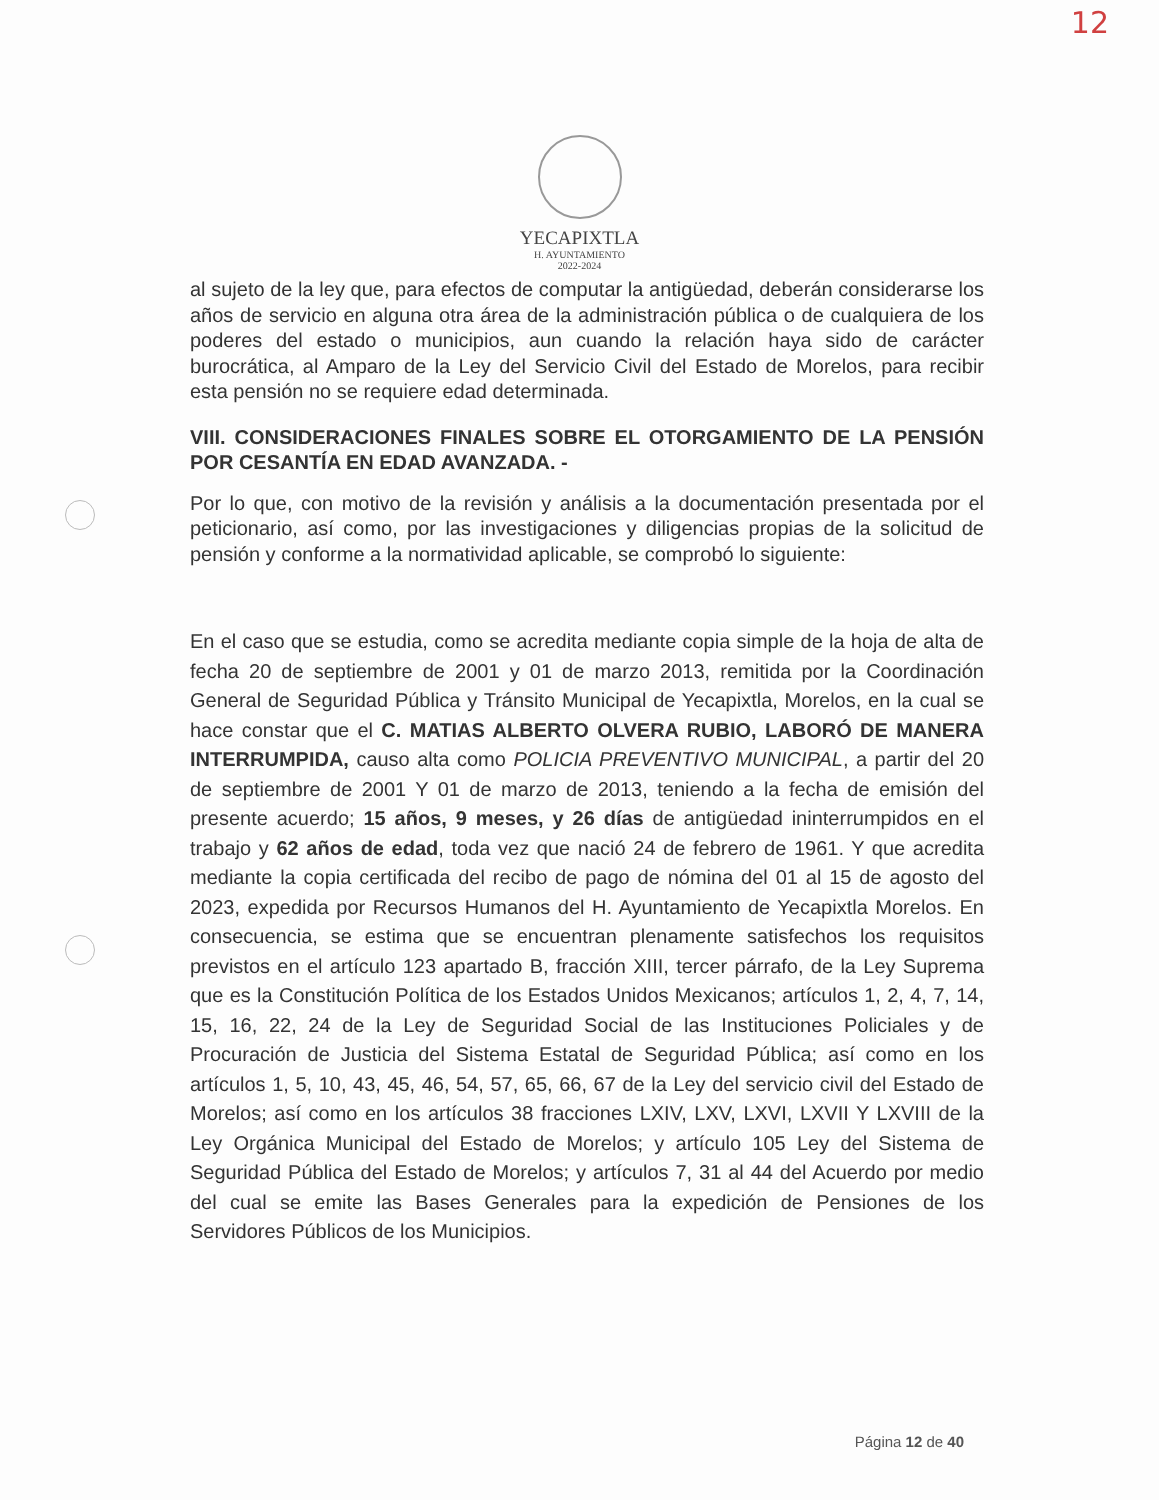12
YECAPIXTLA
H. AYUNTAMIENTO
2022-2024
al sujeto de la ley que, para efectos de computar la antigüedad, deberán considerarse los años de servicio en alguna otra área de la administración pública o de cualquiera de los poderes del estado o municipios, aun cuando la relación haya sido de carácter burocrática, al Amparo de la Ley del Servicio Civil del Estado de Morelos, para recibir esta pensión no se requiere edad determinada.
VIII. CONSIDERACIONES FINALES SOBRE EL OTORGAMIENTO DE LA PENSIÓN POR CESANTÍA EN EDAD AVANZADA. -
Por lo que, con motivo de la revisión y análisis a la documentación presentada por el peticionario, así como, por las investigaciones y diligencias propias de la solicitud de pensión y conforme a la normatividad aplicable, se comprobó lo siguiente:
En el caso que se estudia, como se acredita mediante copia simple de la hoja de alta de fecha 20 de septiembre de 2001 y 01 de marzo 2013, remitida por la Coordinación General de Seguridad Pública y Tránsito Municipal de Yecapixtla, Morelos, en la cual se hace constar que el C. MATIAS ALBERTO OLVERA RUBIO, LABORÓ DE MANERA INTERRUMPIDA, causo alta como POLICIA PREVENTIVO MUNICIPAL, a partir del 20 de septiembre de 2001 Y 01 de marzo de 2013, teniendo a la fecha de emisión del presente acuerdo; 15 años, 9 meses, y 26 días de antigüedad ininterrumpidos en el trabajo y 62 años de edad, toda vez que nació 24 de febrero de 1961. Y que acredita mediante la copia certificada del recibo de pago de nómina del 01 al 15 de agosto del 2023, expedida por Recursos Humanos del H. Ayuntamiento de Yecapixtla Morelos. En consecuencia, se estima que se encuentran plenamente satisfechos los requisitos previstos en el artículo 123 apartado B, fracción XIII, tercer párrafo, de la Ley Suprema que es la Constitución Política de los Estados Unidos Mexicanos; artículos 1, 2, 4, 7, 14, 15, 16, 22, 24 de la Ley de Seguridad Social de las Instituciones Policiales y de Procuración de Justicia del Sistema Estatal de Seguridad Pública; así como en los artículos 1, 5, 10, 43, 45, 46, 54, 57, 65, 66, 67 de la Ley del servicio civil del Estado de Morelos; así como en los artículos 38 fracciones LXIV, LXV, LXVI, LXVII Y LXVIII de la Ley Orgánica Municipal del Estado de Morelos; y artículo 105 Ley del Sistema de Seguridad Pública del Estado de Morelos; y artículos 7, 31 al 44 del Acuerdo por medio del cual se emite las Bases Generales para la expedición de Pensiones de los Servidores Públicos de los Municipios.
Página 12 de 40